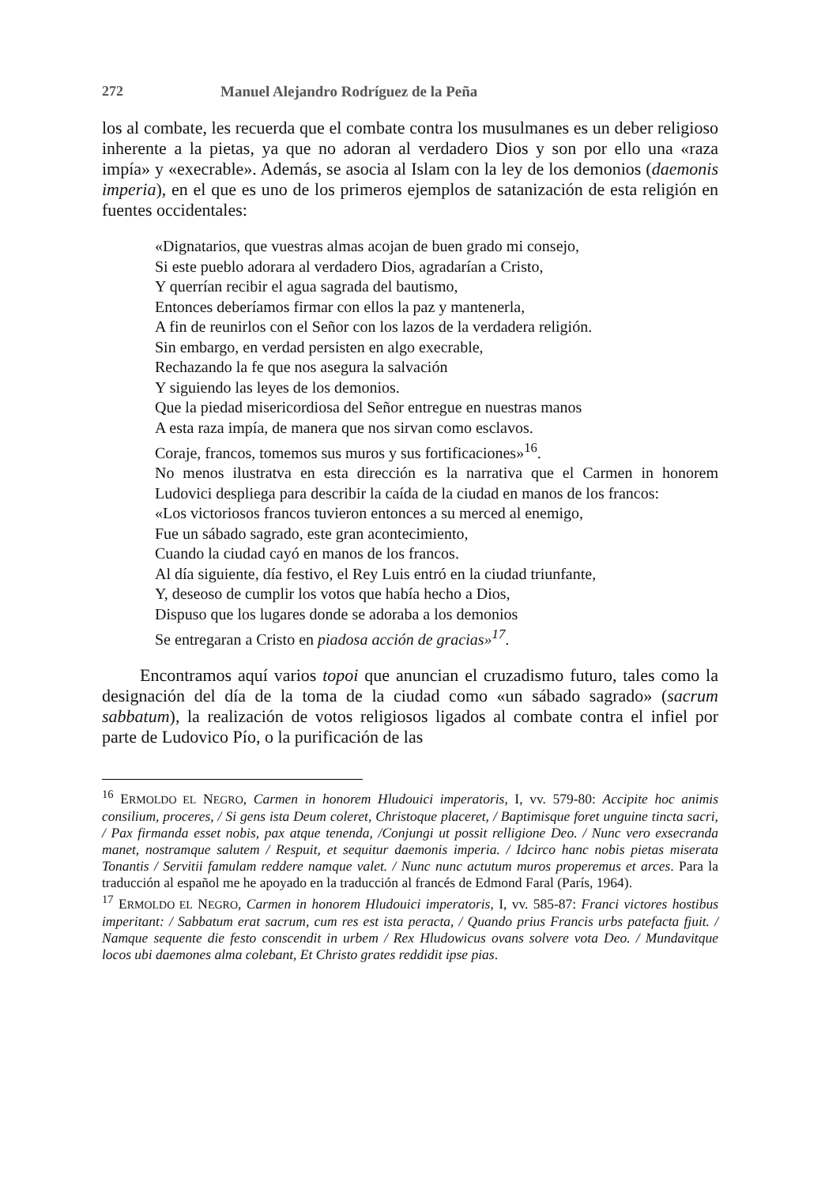272 Manuel Alejandro Rodríguez de la Peña
los al combate, les recuerda que el combate contra los musulmanes es un deber religioso inherente a la pietas, ya que no adoran al verdadero Dios y son por ello una «raza impía» y «execrable». Además, se asocia al Islam con la ley de los demonios (daemonis imperia), en el que es uno de los primeros ejemplos de satanización de esta religión en fuentes occidentales:
«Dignatarios, que vuestras almas acojan de buen grado mi consejo,
Si este pueblo adorara al verdadero Dios, agradarían a Cristo,
Y querrían recibir el agua sagrada del bautismo,
Entonces deberíamos firmar con ellos la paz y mantenerla,
A fin de reunirlos con el Señor con los lazos de la verdadera religión.
Sin embargo, en verdad persisten en algo execrable,
Rechazando la fe que nos asegura la salvación
Y siguiendo las leyes de los demonios.
Que la piedad misericordiosa del Señor entregue en nuestras manos
A esta raza impía, de manera que nos sirvan como esclavos.
Coraje, francos, tomemos sus muros y sus fortificaciones»<sup>16</sup>.
No menos ilustratva en esta dirección es la narrativa que el Carmen in honorem Ludovici despliega para describir la caída de la ciudad en manos de los francos:
«Los victoriosos francos tuvieron entonces a su merced al enemigo,
Fue un sábado sagrado, este gran acontecimiento,
Cuando la ciudad cayó en manos de los francos.
Al día siguiente, día festivo, el Rey Luis entró en la ciudad triunfante,
Y, deseoso de cumplir los votos que había hecho a Dios,
Dispuso que los lugares donde se adoraba a los demonios
Se entregaran a Cristo en piadosa acción de gracias»<sup>17</sup>.
Encontramos aquí varios topoi que anuncian el cruzadismo futuro, tales como la designación del día de la toma de la ciudad como «un sábado sagrado» (sacrum sabbatum), la realización de votos religiosos ligados al combate contra el infiel por parte de Ludovico Pío, o la purificación de las
<sup>16</sup> ERMOLDO EL NEGRO, Carmen in honorem Hludouici imperatoris, I, vv. 579-80: Accipite hoc animis consilium, proceres, / Si gens ista Deum coleret, Christoque placeret, / Baptimisque foret unguine tincta sacri, / Pax firmanda esset nobis, pax atque tenenda, /Conjungi ut possit relligione Deo. / Nunc vero exsecranda manet, nostramque salutem / Respuit, et sequitur daemonis imperia. / Idcirco hanc nobis pietas miserata Tonantis / Servitii famulam reddere namque valet. / Nunc nunc actutum muros properemus et arces. Para la traducción al español me he apoyado en la traducción al francés de Edmond Faral (París, 1964).
<sup>17</sup> ERMOLDO EL NEGRO, Carmen in honorem Hludouici imperatoris, I, vv. 585-87: Franci victores hostibus imperitant: / Sabbatum erat sacrum, cum res est ista peracta, / Quando prius Francis urbs patefacta fjuit. / Namque sequente die festo conscendit in urbem / Rex Hludowicus ovans solvere vota Deo. / Mundavitque locos ubi daemones alma colebant, Et Christo grates reddidit ipse pias.